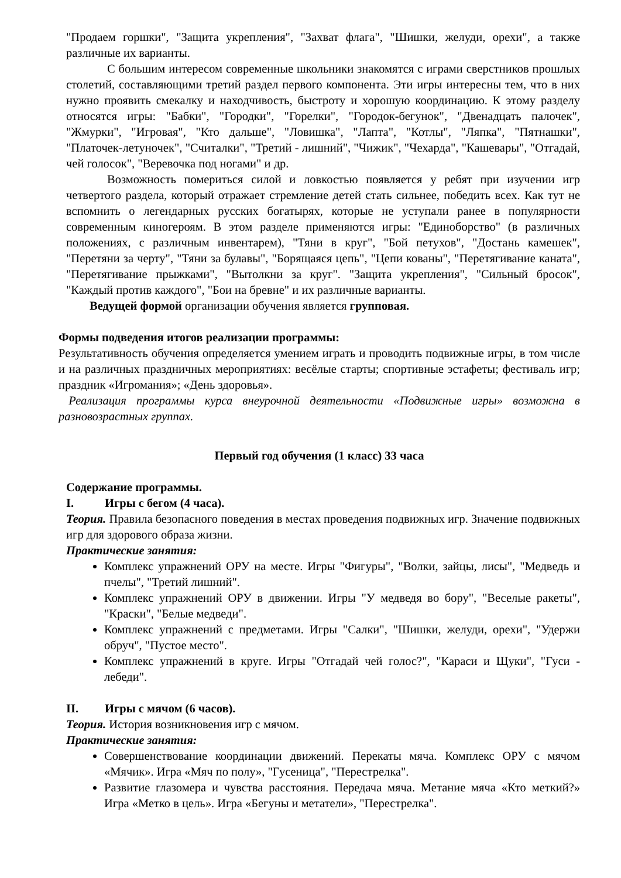"Продаем горшки", "Защита укрепления", "Захват флага", "Шишки, желуди, орехи", а также различные их варианты.
С большим интересом современные школьники знакомятся с играми сверстников прошлых столетий, составляющими третий раздел первого компонента. Эти игры интересны тем, что в них нужно проявить смекалку и находчивость, быстроту и хорошую координацию. К этому разделу относятся игры: "Бабки", "Городки", "Горелки", "Городок-бегунок", "Двенадцать палочек", "Жмурки", "Игровая", "Кто дальше", "Ловишка", "Лапта", "Котлы", "Ляпка", "Пятнашки", "Платочек-летуночек", "Считалки", "Третий - лишний", "Чижик", "Чехарда", "Кашевары", "Отгадай, чей голосок", "Веревочка под ногами" и др.
Возможность помериться силой и ловкостью появляется у ребят при изучении игр четвертого раздела, который отражает стремление детей стать сильнее, победить всех. Как тут не вспомнить о легендарных русских богатырях, которые не уступали ранее в популярности современным киногероям. В этом разделе применяются игры: "Единоборство" (в различных положениях, с различным инвентарем), "Тяни в круг", "Бой петухов", "Достань камешек", "Перетяни за черту", "Тяни за булавы", "Борящаяся цепь", "Цепи кованы", "Перетягивание каната", "Перетягивание прыжками", "Вытолкни за круг". "Защита укрепления", "Сильный бросок", "Каждый против каждого", "Бои на бревне" и их различные варианты.
Ведущей формой организации обучения является групповая.
Формы подведения итогов реализации программы:
Результативность обучения определяется умением играть и проводить подвижные игры, в том числе и на различных праздничных мероприятиях: весёлые старты; спортивные эстафеты; фестиваль игр; праздник «Игромания»; «День здоровья».
Реализация программы курса внеурочной деятельности «Подвижные игры» возможна в разновозрастных группах.
Первый год обучения (1 класс) 33 часа
Содержание программы.
I. Игры с бегом (4 часа).
Теория. Правила безопасного поведения в местах проведения подвижных игр. Значение подвижных игр для здорового образа жизни.
Практические занятия:
Комплекс упражнений ОРУ на месте. Игры "Фигуры", "Волки, зайцы, лисы", "Медведь и пчелы", "Третий лишний".
Комплекс упражнений ОРУ в движении. Игры "У медведя во бору", "Веселые ракеты", "Краски", "Белые медведи".
Комплекс упражнений с предметами. Игры "Салки", "Шишки, желуди, орехи", "Удержи обруч", "Пустое место".
Комплекс упражнений в круге. Игры "Отгадай чей голос?", "Караси и Щуки", "Гуси - лебеди".
II. Игры с мячом (6 часов).
Теория. История возникновения игр с мячом.
Практические занятия:
Совершенствование координации движений. Перекаты мяча. Комплекс ОРУ с мячом «Мячик». Игра «Мяч по полу», "Гусеница", "Перестрелка".
Развитие глазомера и чувства расстояния. Передача мяча. Метание мяча «Кто меткий?» Игра «Метко в цель». Игра «Бегуны и метатели», "Перестрелка".